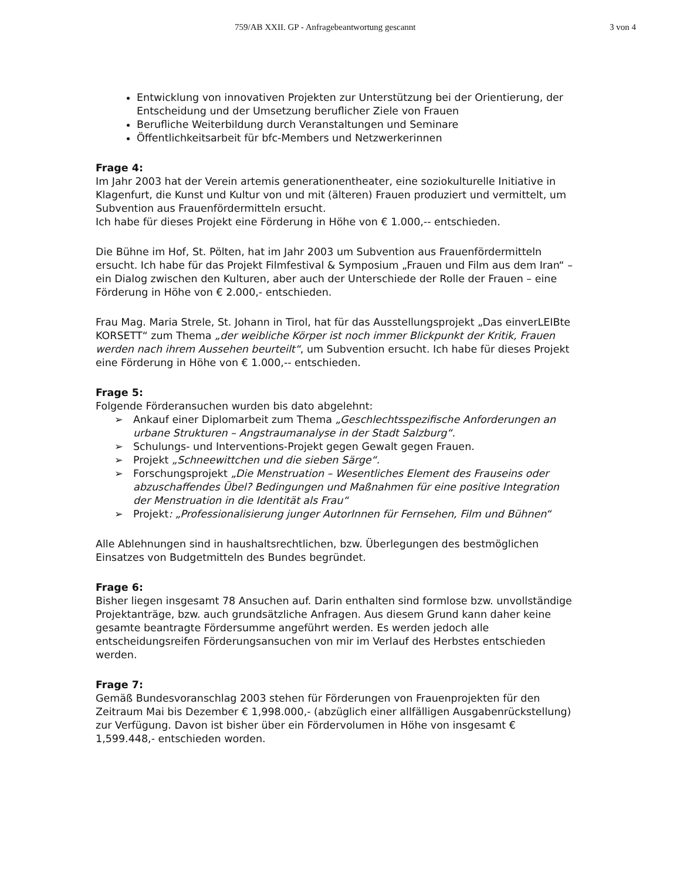759/AB XXII. GP - Anfragebeantwortung gescannt 3 von 4
Entwicklung von innovativen Projekten zur Unterstützung bei der Orientierung, der Entscheidung und der Umsetzung beruflicher Ziele von Frauen
Berufliche Weiterbildung durch Veranstaltungen und Seminare
Öffentlichkeitsarbeit für bfc-Members und Netzwerkerinnen
Frage 4:
Im Jahr 2003 hat der Verein artemis generationentheater, eine soziokulturelle Initiative in Klagenfurt, die Kunst und Kultur von und mit (älteren) Frauen produziert und vermittelt, um Subvention aus Frauenfördermitteln ersucht.
Ich habe für dieses Projekt eine Förderung in Höhe von € 1.000,-- entschieden.
Die Bühne im Hof, St. Pölten, hat im Jahr 2003 um Subvention aus Frauenfördermitteln ersucht. Ich habe für das Projekt Filmfestival & Symposium „Frauen und Film aus dem Iran“ – ein Dialog zwischen den Kulturen, aber auch der Unterschiede der Rolle der Frauen – eine Förderung in Höhe von € 2.000,- entschieden.
Frau Mag. Maria Strele, St. Johann in Tirol, hat für das Ausstellungsprojekt „Das einverLEIBte KORSETT“ zum Thema „der weibliche Körper ist noch immer Blickpunkt der Kritik, Frauen werden nach ihrem Aussehen beurteilt“, um Subvention ersucht. Ich habe für dieses Projekt eine Förderung in Höhe von € 1.000,-- entschieden.
Frage 5:
Folgende Förderansuchen wurden bis dato abgelehnt:
➢ Ankauf einer Diplomarbeit zum Thema „Geschlechtsspezifische Anforderungen an urbane Strukturen – Angstraumanalyse in der Stadt Salzburg“.
➢ Schulungs- und Interventions-Projekt gegen Gewalt gegen Frauen.
➢ Projekt „Schneewittchen und die sieben Särge“.
➢ Forschungsprojekt „Die Menstruation – Wesentliches Element des Frauseins oder abzuschaffendes Übel? Bedingungen und Maßnahmen für eine positive Integration der Menstruation in die Identität als Frau“
➢ Projekt: „Professionalisierung junger AutorInnen für Fernsehen, Film und Bühnen“
Alle Ablehnungen sind in haushaltsrechtlichen, bzw. Überlegungen des bestmöglichen Einsatzes von Budgetmitteln des Bundes begründet.
Frage 6:
Bisher liegen insgesamt 78 Ansuchen auf. Darin enthalten sind formlose bzw. unvollständige Projektanträge, bzw. auch grundsätzliche Anfragen. Aus diesem Grund kann daher keine gesamte beantragte Fördersumme angeführt werden. Es werden jedoch alle entscheidungsreifen Förderungsansuchen von mir im Verlauf des Herbstes entschieden werden.
Frage 7:
Gemäß Bundesvoranschlag 2003 stehen für Förderungen von Frauenprojekten für den Zeitraum Mai bis Dezember € 1,998.000,- (abzüglich einer allfälligen Ausgabenrückstellung) zur Verfügung. Davon ist bisher über ein Fördervolumen in Höhe von insgesamt € 1,599.448,- entschieden worden.